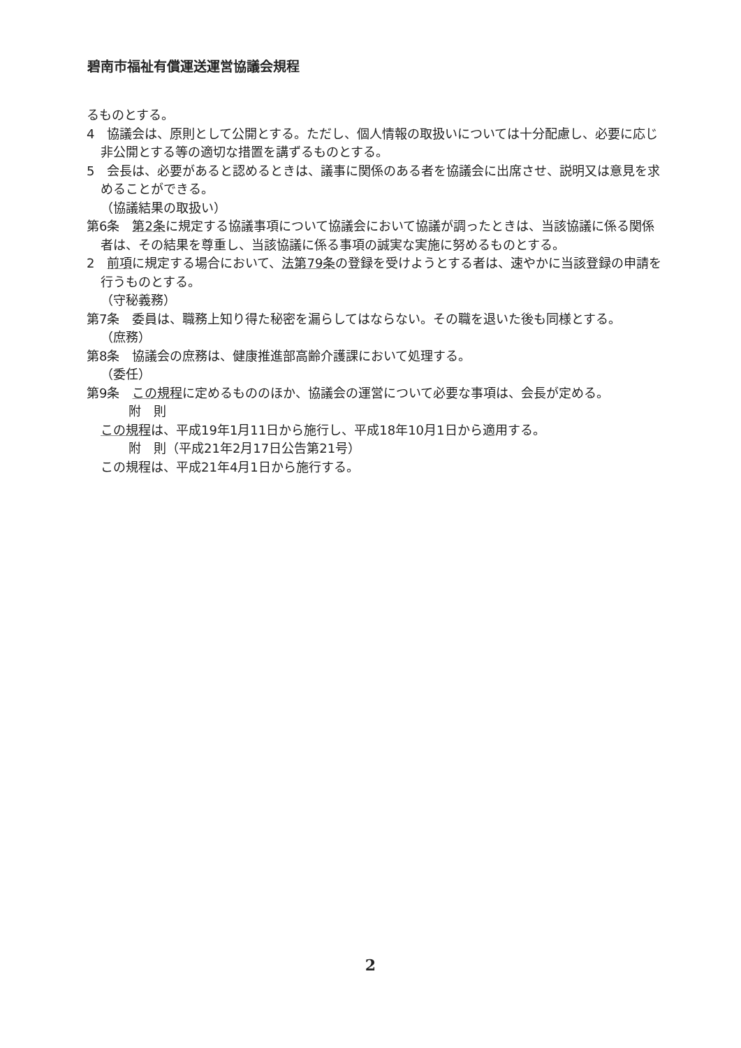碧南市福祉有償運送運営協議会規程
るものとする。
4　協議会は、原則として公開とする。ただし、個人情報の取扱いについては十分配慮し、必要に応じ非公開とする等の適切な措置を講ずるものとする。
5　会長は、必要があると認めるときは、議事に関係のある者を協議会に出席させ、説明又は意見を求めることができる。
（協議結果の取扱い）
第6条　第2条に規定する協議事項について協議会において協議が調ったときは、当該協議に係る関係者は、その結果を尊重し、当該協議に係る事項の誠実な実施に努めるものとする。
2　前項に規定する場合において、法第79条の登録を受けようとする者は、速やかに当該登録の申請を行うものとする。
（守秘義務）
第7条　委員は、職務上知り得た秘密を漏らしてはならない。その職を退いた後も同様とする。
（庶務）
第8条　協議会の庶務は、健康推進部高齢介護課において処理する。
（委任）
第9条　この規程に定めるもののほか、協議会の運営について必要な事項は、会長が定める。
附　則
この規程は、平成19年1月11日から施行し、平成18年10月1日から適用する。
附　則（平成21年2月17日公告第21号）
この規程は、平成21年4月1日から施行する。
2